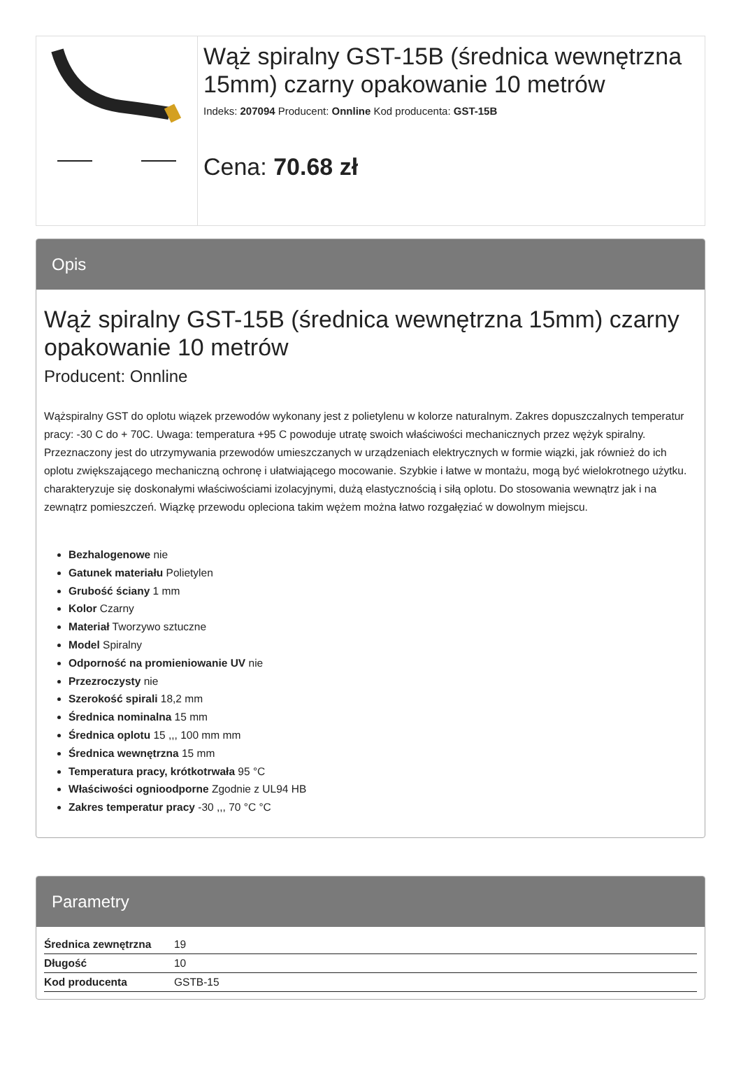Wąż spiralny GST-15B (średnica wewnętrzna 15mm) czarny opakowanie 10 metrów
Indeks: 207094 Producent: Onnline Kod producenta: GST-15B
Cena: 70.68 zł
Opis
Wąż spiralny GST-15B (średnica wewnętrzna 15mm) czarny opakowanie 10 metrów
Producent: Onnline
Wążspiralny GST do oplotu wiązek przewodów wykonany jest z polietylenu w kolorze naturalnym. Zakres dopuszczalnych temperatur pracy: -30 C do + 70C. Uwaga: temperatura +95 C powoduje utratę swoich właściwości mechanicznych przez wężyk spiralny. Przeznaczony jest do utrzymywania przewodów umieszczanych w urządzeniach elektrycznych w formie wiązki, jak również do ich oplotu zwiększającego mechaniczną ochronę i ułatwiającego mocowanie. Szybkie i łatwe w montażu, mogą być wielokrotnego użytku. charakteryzuje się doskonałymi właściwościami izolacyjnymi, dużą elastycznością i siłą oplotu. Do stosowania wewnątrz jak i na zewnątrz pomieszczeń. Wiązkę przewodu opleciona takim wężem można łatwo rozgałęziać w dowolnym miejscu.
Bezhalogenowe nie
Gatunek materiału Polietylen
Grubość ściany 1 mm
Kolor Czarny
Materiał Tworzywo sztuczne
Model Spiralny
Odporność na promieniowanie UV nie
Przezroczysty nie
Szerokość spirali 18,2 mm
Średnica nominalna 15 mm
Średnica oplotu 15 ,,, 100 mm mm
Średnica wewnętrzna 15 mm
Temperatura pracy, krótkotrwała 95 °C
Właściwości ognioodporne Zgodnie z UL94 HB
Zakres temperatur pracy -30 ,,, 70 °C °C
Parametry
| Średnica zewnętrzna | 19 |
| Długość | 10 |
| Kod producenta | GSTB-15 |